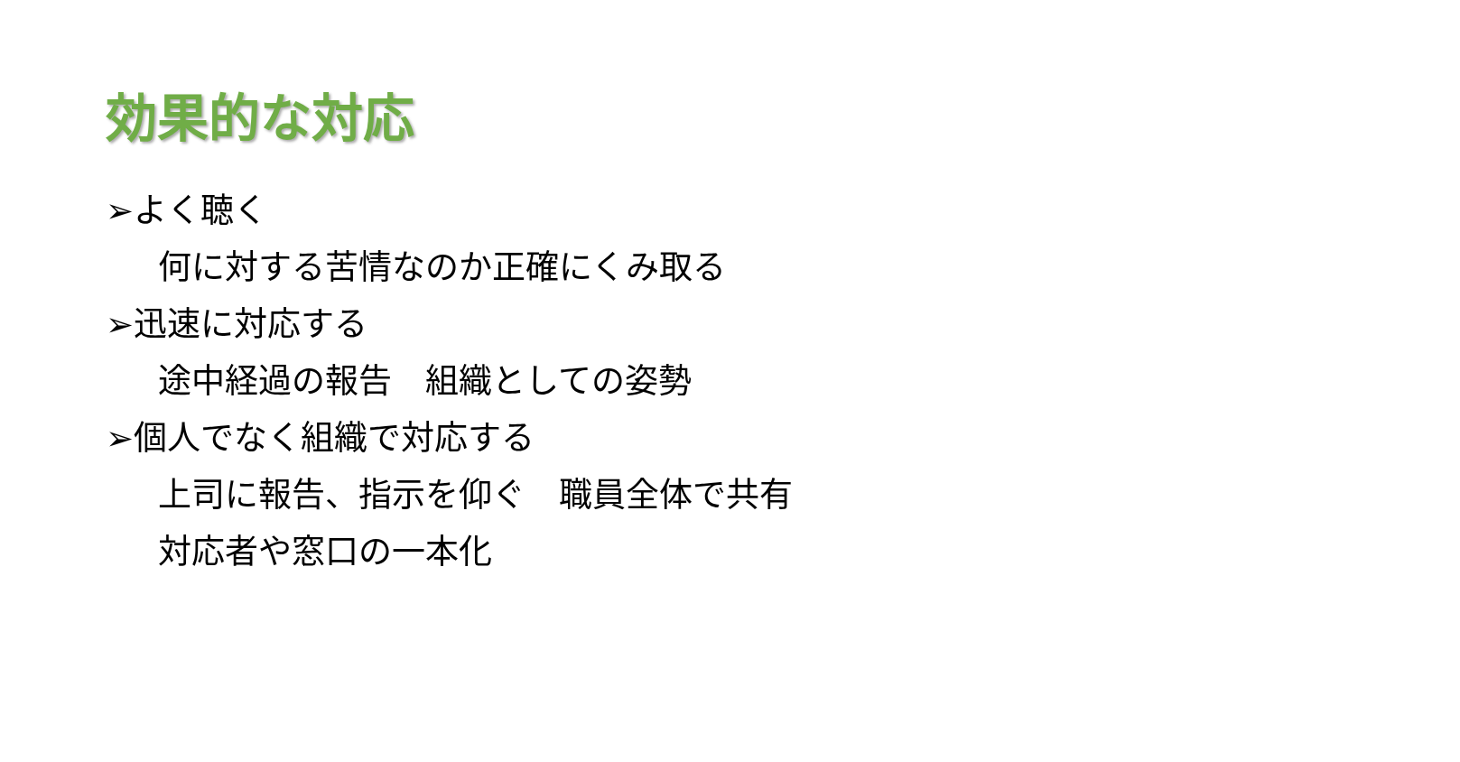効果的な対応
➢よく聴く
何に対する苦情なのか正確にくみ取る
➢迅速に対応する
途中経過の報告　組織としての姿勢
➢個人でなく組織で対応する
上司に報告、指示を仰ぐ　職員全体で共有
対応者や窓口の一本化